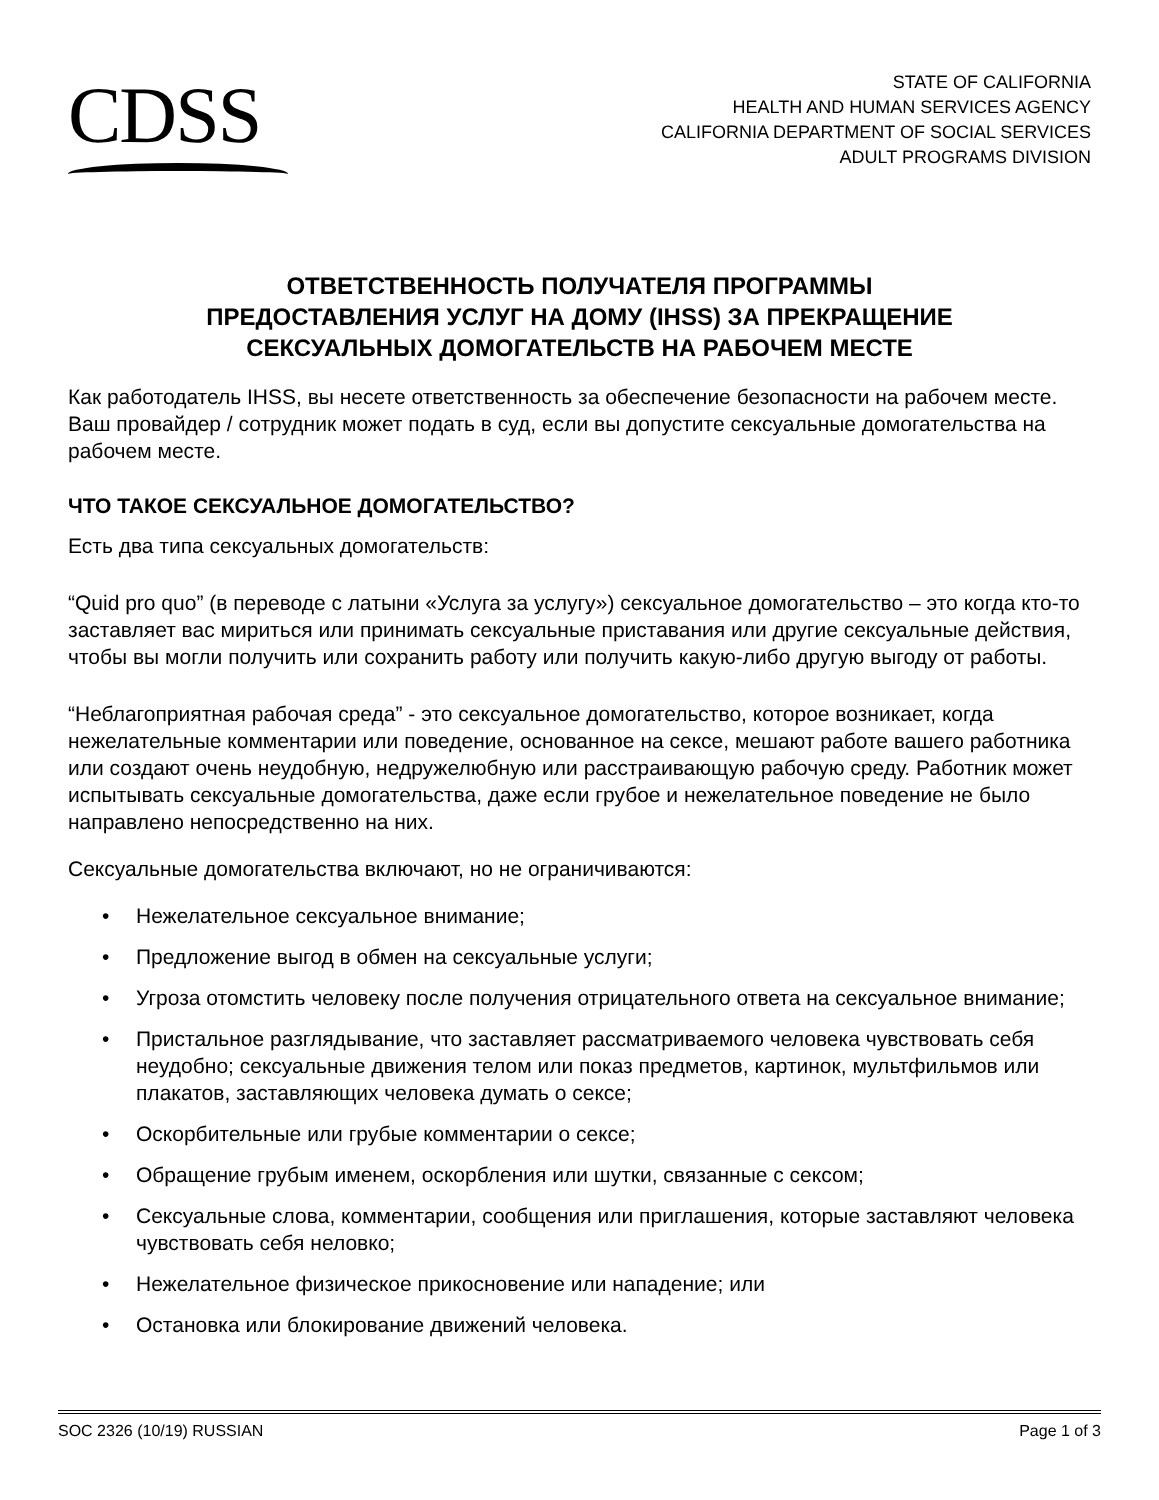CDSS
STATE OF CALIFORNIA
HEALTH AND HUMAN SERVICES AGENCY
CALIFORNIA DEPARTMENT OF SOCIAL SERVICES
ADULT PROGRAMS DIVISION
ОТВЕТСТВЕННОСТЬ ПОЛУЧАТЕЛЯ ПРОГРАММЫ
ПРЕДОСТАВЛЕНИЯ УСЛУГ НА ДОМУ (IHSS) ЗА ПРЕКРАЩЕНИЕ
СЕКСУАЛЬНЫХ ДОМОГАТЕЛЬСТВ НА РАБОЧЕМ МЕСТЕ
Как работодатель IHSS, вы несете ответственность за обеспечение безопасности на рабочем месте. Ваш провайдер / сотрудник может подать в суд, если вы допустите сексуальные домогательства на рабочем месте.
ЧТО ТАКОЕ СЕКСУАЛЬНОЕ ДОМОГАТЕЛЬСТВО?
Есть два типа сексуальных домогательств:
“Quid pro quo” (в переводе с латыни «Услуга за услугу») сексуальное домогательство – это когда кто-то заставляет вас мириться или принимать сексуальные приставания или другие сексуальные действия, чтобы вы могли получить или сохранить работу или получить какую-либо другую выгоду от работы.
“Неблагоприятная рабочая среда” - это сексуальное домогательство, которое возникает, когда нежелательные комментарии или поведение, основанное на сексе, мешают работе вашего работника или создают очень неудобную, недружелюбную или расстраивающую рабочую среду. Работник может испытывать сексуальные домогательства, даже если грубое и нежелательное поведение не было направлено непосредственно на них.
Сексуальные домогательства включают, но не ограничиваются:
• Нежелательное сексуальное внимание;
• Предложение выгод в обмен на сексуальные услуги;
• Угроза отомстить человеку после получения отрицательного ответа на сексуальное внимание;
• Пристальное разглядывание, что заставляет рассматриваемого человека чувствовать себя неудобно; сексуальные движения телом или показ предметов, картинок, мультфильмов или плакатов, заставляющих человека думать о сексе;
• Оскорбительные или грубые комментарии о сексе;
• Обращение грубым именем, оскорбления или шутки, связанные с сексом;
• Сексуальные слова, комментарии, сообщения или приглашения, которые заставляют человека чувствовать себя неловко;
• Нежелательное физическое прикосновение или нападение; или
• Остановка или блокирование движений человека.
SOC 2326 (10/19) RUSSIAN Page 1 of 3